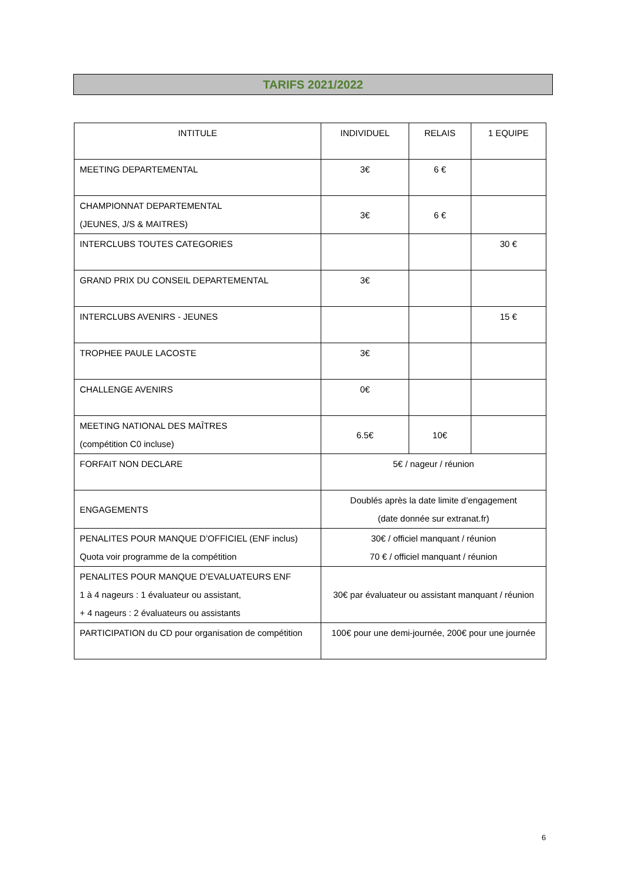TARIFS 2021/2022
| INTITULE | INDIVIDUEL | RELAIS | 1 EQUIPE |
| --- | --- | --- | --- |
| MEETING DEPARTEMENTAL | 3€ | 6 € | |
| CHAMPIONNAT DEPARTEMENTAL (JEUNES, J/S & MAITRES) | 3€ | 6 € | |
| INTERCLUBS TOUTES CATEGORIES | | | 30 € |
| GRAND PRIX DU CONSEIL DEPARTEMENTAL | 3€ | | |
| INTERCLUBS AVENIRS - JEUNES | | | 15 € |
| TROPHEE PAULE LACOSTE | 3€ | | |
| CHALLENGE AVENIRS | 0€ | | |
| MEETING NATIONAL DES MAÎTRES (compétition C0 incluse) | 6.5€ | 10€ | |
| FORFAIT NON DECLARE | 5€ / nageur / réunion | | |
| ENGAGEMENTS | Doublés après la date limite d’engagement (date donnée sur extranat.fr) | | |
| PENALITES POUR MANQUE D’OFFICIEL (ENF inclus) Quota voir programme de la compétition | 30€ / officiel manquant / réunion 70 € / officiel manquant / réunion | | |
| PENALITES POUR MANQUE D’EVALUATEURS ENF 1 à 4 nageurs : 1 évaluateur ou assistant, + 4 nageurs : 2 évaluateurs ou assistants | 30€ par évaluateur ou assistant manquant / réunion | | |
| PARTICIPATION du CD pour organisation de compétition | 100€ pour une demi-journée, 200€ pour une journée | | |
6